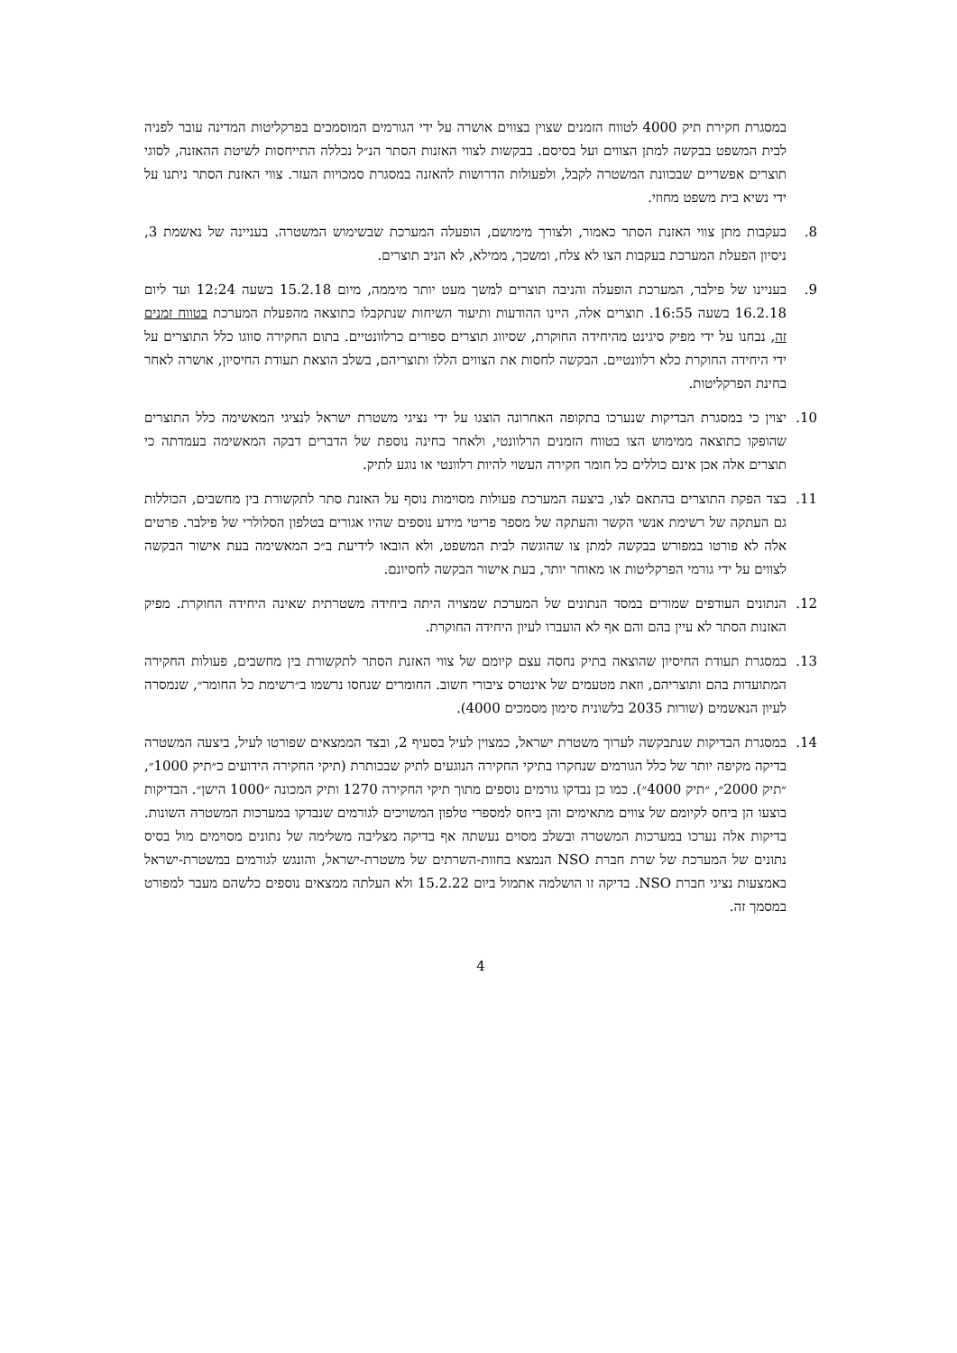במסגרת חקירת תיק 4000 לטווח הזמנים שצוין בצווים אושרה על ידי הגורמים המוסמכים בפרקליטות המדינה עובר לפניה לבית המשפט בבקשה למתן הצווים ועל בסיסם. בבקשות לצווי האזנות הסתר הנ״ל נכללה התייחסות לשיטת ההאזנה, לסוגי תוצרים אפשריים שבכוונת המשטרה לקבל, ולפעולות הדרושות להאזנה במסגרת סמכויות העזר. צווי האזנת הסתר ניתנו על ידי נשיא בית משפט מחוזי.
8. בעקבות מתן צווי האזנת הסתר כאמור, ולצורך מימושם, הופעלה המערכת שבשימוש המשטרה. בעניינה של נאשמת 3, ניסיון הפעלת המערכת בעקבות הצו לא צלח, ומשכך, ממילא, לא הניב תוצרים.
9. בעניינו של פילבר, המערכת הופעלה והניבה תוצרים למשך מעט יותר מיממה, מיום 15.2.18 בשעה 12:24 ועד ליום 16.2.18 בשעה 16:55. תוצרים אלה, היינו ההודעות ותיעוד השיחות שנתקבלו כתוצאה מהפעלת המערכת בטווח זמנים זה, נבחנו על ידי מפיק סיגינט מהיחידה החוקרת, שסיווג תוצרים ספורים כרלוונטיים. בתום החקירה סווגו כלל התוצרים על ידי היחידה החוקרת כלא רלוונטיים. הבקשה לחסות את הצווים הללו ותוצריהם, בשלב הוצאת תעודת החיסיון, אושרה לאחר בחינת הפרקליטות.
10. יצוין כי במסגרת הבדיקות שנערכו בתקופה האחרונה הוצגו על ידי נציגי משטרת ישראל לנציגי המאשימה כלל התוצרים שהופקו כתוצאה ממימוש הצו בטווח הזמנים הרלוונטי, ולאחר בחינה נוספת של הדברים דבקה המאשימה בעמדתה כי תוצרים אלה אכן אינם כוללים כל חומר חקירה העשוי להיות רלוונטי או נוגע לתיק.
11. בצד הפקת התוצרים בהתאם לצו, ביצעה המערכת פעולות מסוימות נוסף על האזנת סתר לתקשורת בין מחשבים, הכוללות גם העתקה של רשימת אנשי הקשר והעתקה של מספר פריטי מידע נוספים שהיו אגורים בטלפון הסלולרי של פילבר. פרטים אלה לא פורטו במפורש בבקשה למתן צו שהוגשה לבית המשפט, ולא הובאו לידיעת ב״כ המאשימה בעת אישור הבקשה לצווים על ידי גורמי הפרקליטות או מאוחר יותר, בעת אישור הבקשה לחסיונם.
12. הנתונים העודפים שמורים במסד הנתונים של המערכת שמצויה היתה ביחידה משטרתית שאינה היחידה החוקרת. מפיק האזנות הסתר לא עיין בהם והם אף לא הועברו לעיון היחידה החוקרת.
13. במסגרת תעודת החיסיון שהוצאה בתיק נחסה עצם קיומם של צווי האזנת הסתר לתקשורת בין מחשבים, פעולות החקירה המתועדות בהם ותוצריהם, וזאת מטעמים של אינטרס ציבורי חשוב. החומרים שנחסו נרשמו ב״רשימת כל החומר״, שנמסרה לעיון הנאשמים (שורות 2035 בלשונית סימון מסמכים 4000).
14. במסגרת הבדיקות שנתבקשה לערוך משטרת ישראל, כמצוין לעיל בסעיף 2, ובצד הממצאים שפורטו לעיל, ביצעה המשטרה בדיקה מקיפה יותר של כלל הגורמים שנחקרו בתיקי החקירה הנוגעים לתיק שבכותרת (תיקי החקירה הידועים כ״תיק 1000״, ״תיק 2000״, ״תיק 4000״). כמו כן נבדקו גורמים נוספים מתוך תיקי החקירה 1270 ותיק המכונה ״1000 הישן״. הבדיקות בוצעו הן ביחס לקיומם של צווים מתאימים והן ביחס למספרי טלפון המשויכים לגורמים שנבדקו במערכות המשטרה השונות. בדיקות אלה נערכו במערכות המשטרה ובשלב מסוים נעשתה אף בדיקה מצליבה משלימה של נתונים מסוימים מול בסיס נתונים של המערכת של שרת חברת NSO הנמצא בחוות-השרתים של משטרת-ישראל, והונגש לגורמים במשטרת-ישראל באמצעות נציגי חברת NSO. בדיקה זו הושלמה אתמול ביום 15.2.22 ולא העלתה ממצאים נוספים כלשהם מעבר למפורט במסמך זה.
4